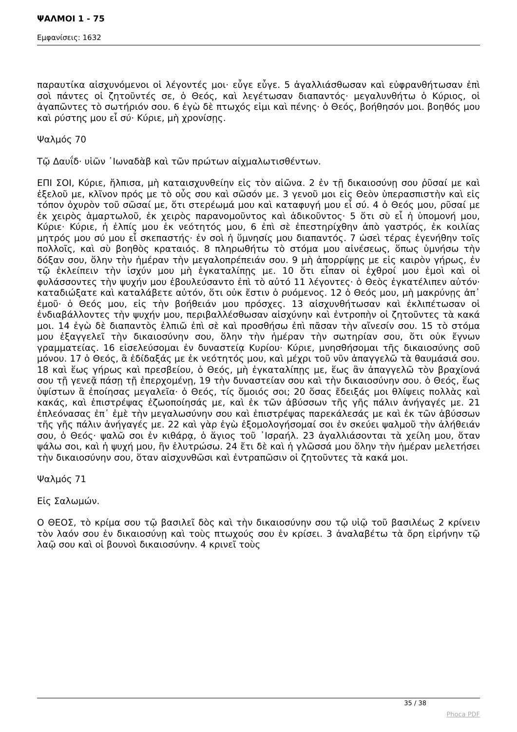ΨΑΛΜΟΙ 1 - 75
Εμφανίσεις: 1632
παραυτίκα αἰσχυνόμενοι οἱ λέγοντές μοι· εὖγε εὖγε. 5 ἀγαλλιάσθωσαν καὶ εὐφρανθήτωσαν ἐπὶ σοὶ πάντες οἱ ζητοῦντές σε, ὁ Θεός, καὶ λεγέτωσαν διαπαντός· μεγαλυνθήτω ὁ Κύριος, οἱ ἀγαπῶντες τὸ σωτήριόν σου. 6 ἐγὼ δὲ πτωχός εἰμι καὶ πένης· ὁ Θεός, βοήθησόν μοι. βοηθός μου καὶ ρύστης μου εἶ σύ· Κύριε, μὴ χρονίσῃς.
Ψαλμός 70
Τῷ Δαυΐδ· υἱῶν ᾿Ιωναδὰβ καὶ τῶν πρώτων αἰχμαλωτισθέντων.
ΕΠΙ ΣΟΙ, Κύριε, ἤλπισα, μὴ καταισχυνθείην εἰς τὸν αἰῶνα. 2 ἐν τῇ δικαιοσύνῃ σου ῥῦσαί με καὶ ἐξελοῦ με, κλῖνον πρός με τὸ οὖς σου καὶ σῶσόν με. 3 γενοῦ μοι εἰς Θεὸν ὑπερασπιστὴν καὶ εἰς τόπον ὀχυρὸν τοῦ σῶσαί με, ὅτι στερέωμά μου καὶ καταφυγή μου εἶ σύ. 4 ὁ Θεός μου, ρῦσαί με ἐκ χειρὸς ἁμαρτωλοῦ, ἐκ χειρὸς παρανομοῦντος καὶ ἀδικοῦντος· 5 ὅτι σὺ εἶ ἡ ὑπομονή μου, Κύριε· Κύριε, ἡ ἐλπίς μου ἐκ νεότητός μου, 6 ἐπὶ σὲ ἐπεστηρίχθην ἀπὸ γαστρός, ἐκ κοιλίας μητρός μου σύ μου εἶ σκεπαστής· ἐν σοὶ ἡ ὕμνησίς μου διαπαντός. 7 ὡσεὶ τέρας ἐγενήθην τοῖς πολλοῖς, καὶ σὺ βοηθὸς κραταιός. 8 πληρωθήτω τὸ στόμα μου αἰνέσεως, ὅπως ὑμνήσω τὴν δόξαν σου, ὅλην τὴν ἡμέραν τὴν μεγαλοπρέπειάν σου. 9 μὴ ἀπορρίψῃς με εἰς καιρὸν γήρως, ἐν τῷ ἐκλείπειν τὴν ἰσχύν μου μὴ ἐγκαταλίπῃς με. 10 ὅτι εἶπαν οἱ ἐχθροί μου ἐμοὶ καὶ οἱ φυλάσσοντες τὴν ψυχήν μου ἐβουλεύσαντο ἐπὶ τὸ αὐτό 11 λέγοντες· ὁ Θεὸς ἐγκατέλιπεν αὐτόν· καταδιώξατε καὶ καταλάβετε αὐτόν, ὅτι οὐκ ἔστιν ὁ ρυόμενος. 12 ὁ Θεός μου, μὴ μακρύνῃς ἀπ᾿ ἐμοῦ· ὁ Θεός μου, εἰς τὴν βοήθειάν μου πρόσχες. 13 αἰσχυνθήτωσαν καὶ ἐκλιπέτωσαν οἱ ἐνδιαβάλλοντες τὴν ψυχήν μου, περιβαλλέσθωσαν αἰσχύνην καὶ ἐντροπὴν οἱ ζητοῦντες τὰ κακά μοι. 14 ἐγὼ δὲ διαπαντὸς ἐλπιῶ ἐπὶ σὲ καὶ προσθήσω ἐπὶ πᾶσαν τὴν αἴνεσίν σου. 15 τὸ στόμα μου ἐξαγγελεῖ τὴν δικαιοσύνην σου, ὅλην τὴν ἡμέραν τὴν σωτηρίαν σου, ὅτι οὐκ ἔγνων γραμματείας. 16 εἰσελεύσομαι ἐν δυναστείᾳ Κυρίου· Κύριε, μνησθήσομαι τῆς δικαιοσύνης σοῦ μόνου. 17 ὁ Θεός, ἃ ἐδίδαξάς με ἐκ νεότητός μου, καὶ μέχρι τοῦ νῦν ἀπαγγελῶ τὰ θαυμάσιά σου. 18 καὶ ἕως γήρως καὶ πρεσβείου, ὁ Θεός, μὴ ἐγκαταλίπῃς με, ἕως ἂν ἀπαγγελῶ τὸν βραχίονά σου τῇ γενεᾷ πάσῃ τῇ ἐπερχομένῃ, 19 τὴν δυναστείαν σου καὶ τὴν δικαιοσύνην σου. ὁ Θεός, ἕως ὑψίστων ἃ ἐποίησας μεγαλεῖα· ὁ Θεός, τίς ὅμοιός σοι; 20 ὅσας ἔδειξάς μοι θλίψεις πολλὰς καὶ κακάς, καὶ ἐπιστρέψας ἐζωοποίησάς με, καὶ ἐκ τῶν ἀβύσσων τῆς γῆς πάλιν ἀνήγαγές με. 21 ἐπλεόνασας ἐπ᾿ ἐμὲ τὴν μεγαλωσύνην σου καὶ ἐπιστρέψας παρεκάλεσάς με καὶ ἐκ τῶν ἀβύσσων τῆς γῆς πάλιν ἀνήγαγές με. 22 καὶ γὰρ ἐγὼ ἐξομολογήσομαί σοι ἐν σκεύει ψαλμοῦ τὴν ἀλήθειάν σου, ὁ Θεός· ψαλῶ σοι ἐν κιθάρᾳ, ὁ ἅγιος τοῦ ᾿Ισραήλ. 23 ἀγαλλιάσονται τὰ χείλη μου, ὅταν ψάλω σοι, καὶ ἡ ψυχή μου, ἣν ἐλυτρώσω. 24 ἔτι δὲ καὶ ἡ γλῶσσά μου ὅλην τὴν ἡμέραν μελετήσει τὴν δικαιοσύνην σου, ὅταν αἰσχυνθῶσι καὶ ἐντραπῶσιν οἱ ζητοῦντες τὰ κακά μοι.
Ψαλμός 71
Εἰς Σαλωμών.
Ο ΘΕΟΣ, τὸ κρίμα σου τῷ βασιλεῖ δὸς καὶ τὴν δικαιοσύνην σου τῷ υἱῷ τοῦ βασιλέως 2 κρίνειν τὸν λαόν σου ἐν δικαιοσύνῃ καὶ τοὺς πτωχούς σου ἐν κρίσει. 3 ἀναλαβέτω τὰ ὄρη εἰρήνην τῷ λαῷ σου καὶ οἱ βουνοὶ δικαιοσύνην. 4 κρινεῖ τοὺς
35 / 38
Phoca PDF